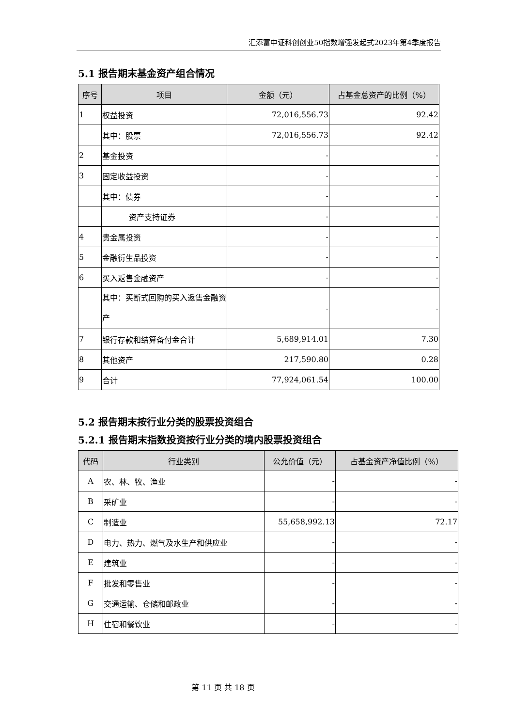汇添富中证科创创业50指数增强发起式2023年第4季度报告
5.1 报告期末基金资产组合情况
| 序号 | 项目 | 金额（元） | 占基金总资产的比例（%） |
| --- | --- | --- | --- |
| 1 | 权益投资 | 72,016,556.73 | 92.42 |
| | 其中：股票 | 72,016,556.73 | 92.42 |
| 2 | 基金投资 | - | - |
| 3 | 固定收益投资 | - | - |
| | 其中：债券 | - | - |
| | 资产支持证券 | - | - |
| 4 | 贵金属投资 | - | - |
| 5 | 金融衍生品投资 | - | - |
| 6 | 买入返售金融资产 | - | - |
| | 其中：买断式回购的买入返售金融资产 | - | - |
| 7 | 银行存款和结算备付金合计 | 5,689,914.01 | 7.30 |
| 8 | 其他资产 | 217,590.80 | 0.28 |
| 9 | 合计 | 77,924,061.54 | 100.00 |
5.2 报告期末按行业分类的股票投资组合
5.2.1 报告期末指数投资按行业分类的境内股票投资组合
| 代码 | 行业类别 | 公允价值（元） | 占基金资产净值比例（%） |
| --- | --- | --- | --- |
| A | 农、林、牧、渔业 | - | - |
| B | 采矿业 | - | - |
| C | 制造业 | 55,658,992.13 | 72.17 |
| D | 电力、热力、燃气及水生产和供应业 | - | - |
| E | 建筑业 | - | - |
| F | 批发和零售业 | - | - |
| G | 交通运输、仓储和邮政业 | - | - |
| H | 住宿和餐饮业 | - | - |
第 11 页 共 18 页